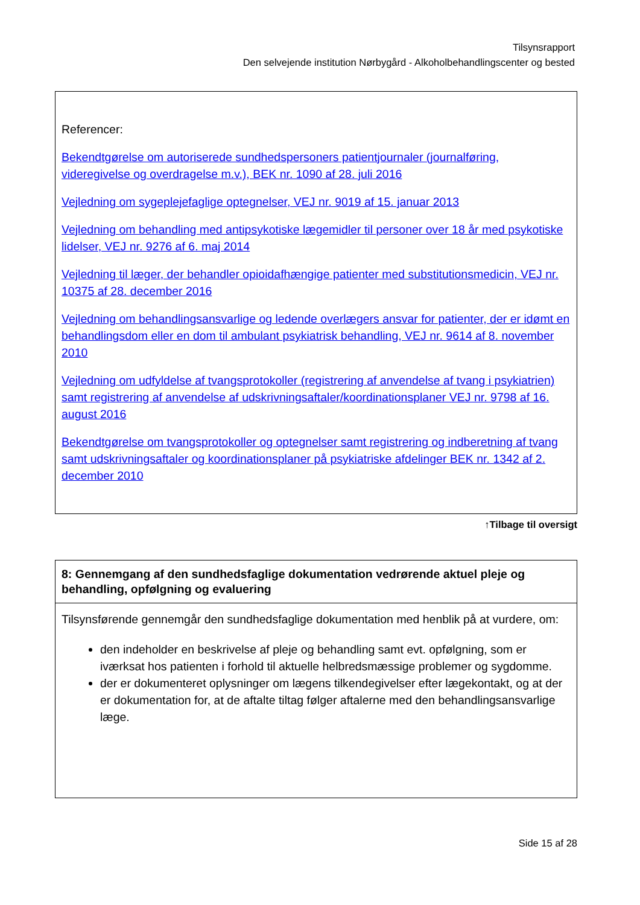Tilsynsrapport
Den selvejende institution Nørbygård - Alkoholbehandlingscenter og bested
Referencer:
Bekendtgørelse om autoriserede sundhedspersoners patientjournaler (journalføring, videregivelse og overdragelse m.v.), BEK nr. 1090 af 28. juli 2016
Vejledning om sygeplejefaglige optegnelser, VEJ nr. 9019 af 15. januar 2013
Vejledning om behandling med antipsykotiske lægemidler til personer over 18 år med psykotiske lidelser, VEJ nr. 9276 af 6. maj 2014
Vejledning til læger, der behandler opioidafhængige patienter med substitutionsmedicin, VEJ nr. 10375 af 28. december 2016
Vejledning om behandlingsansvarlige og ledende overlægers ansvar for patienter, der er idømt en behandlingsdom eller en dom til ambulant psykiatrisk behandling, VEJ nr. 9614 af 8. november 2010
Vejledning om udfyldelse af tvangsprotokoller (registrering af anvendelse af tvang i psykiatrien) samt registrering af anvendelse af udskrivningsaftaler/koordinationsplaner VEJ nr. 9798 af 16. august 2016
Bekendtgørelse om tvangsprotokoller og optegnelser samt registrering og indberetning af tvang samt udskrivningsaftaler og koordinationsplaner på psykiatriske afdelinger BEK nr. 1342 af 2. december 2010
↑Tilbage til oversigt
8: Gennemgang af den sundhedsfaglige dokumentation vedrørende aktuel pleje og behandling, opfølgning og evaluering
Tilsynsførende gennemgår den sundhedsfaglige dokumentation med henblik på at vurdere, om:
den indeholder en beskrivelse af pleje og behandling samt evt. opfølgning, som er iværksat hos patienten i forhold til aktuelle helbredsmæssige problemer og sygdomme.
der er dokumenteret oplysninger om lægens tilkendegivelser efter lægekontakt, og at der er dokumentation for, at de aftalte tiltag følger aftalerne med den behandlingsansvarlige læge.
Side 15 af 28